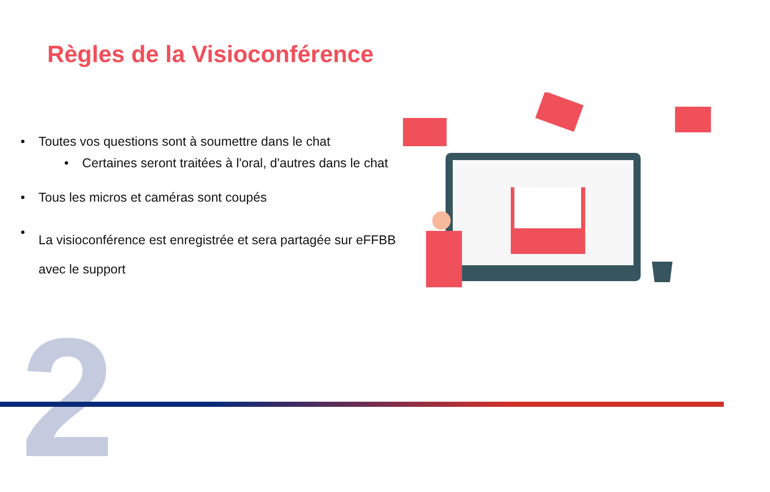Règles de la Visioconférence
• Toutes vos questions sont à soumettre dans le chat
• Certaines seront traitées à l'oral, d'autres dans le chat
• Tous les micros et caméras sont coupés
• La visioconférence est enregistrée et sera partagée sur eFFBB avec le support
2